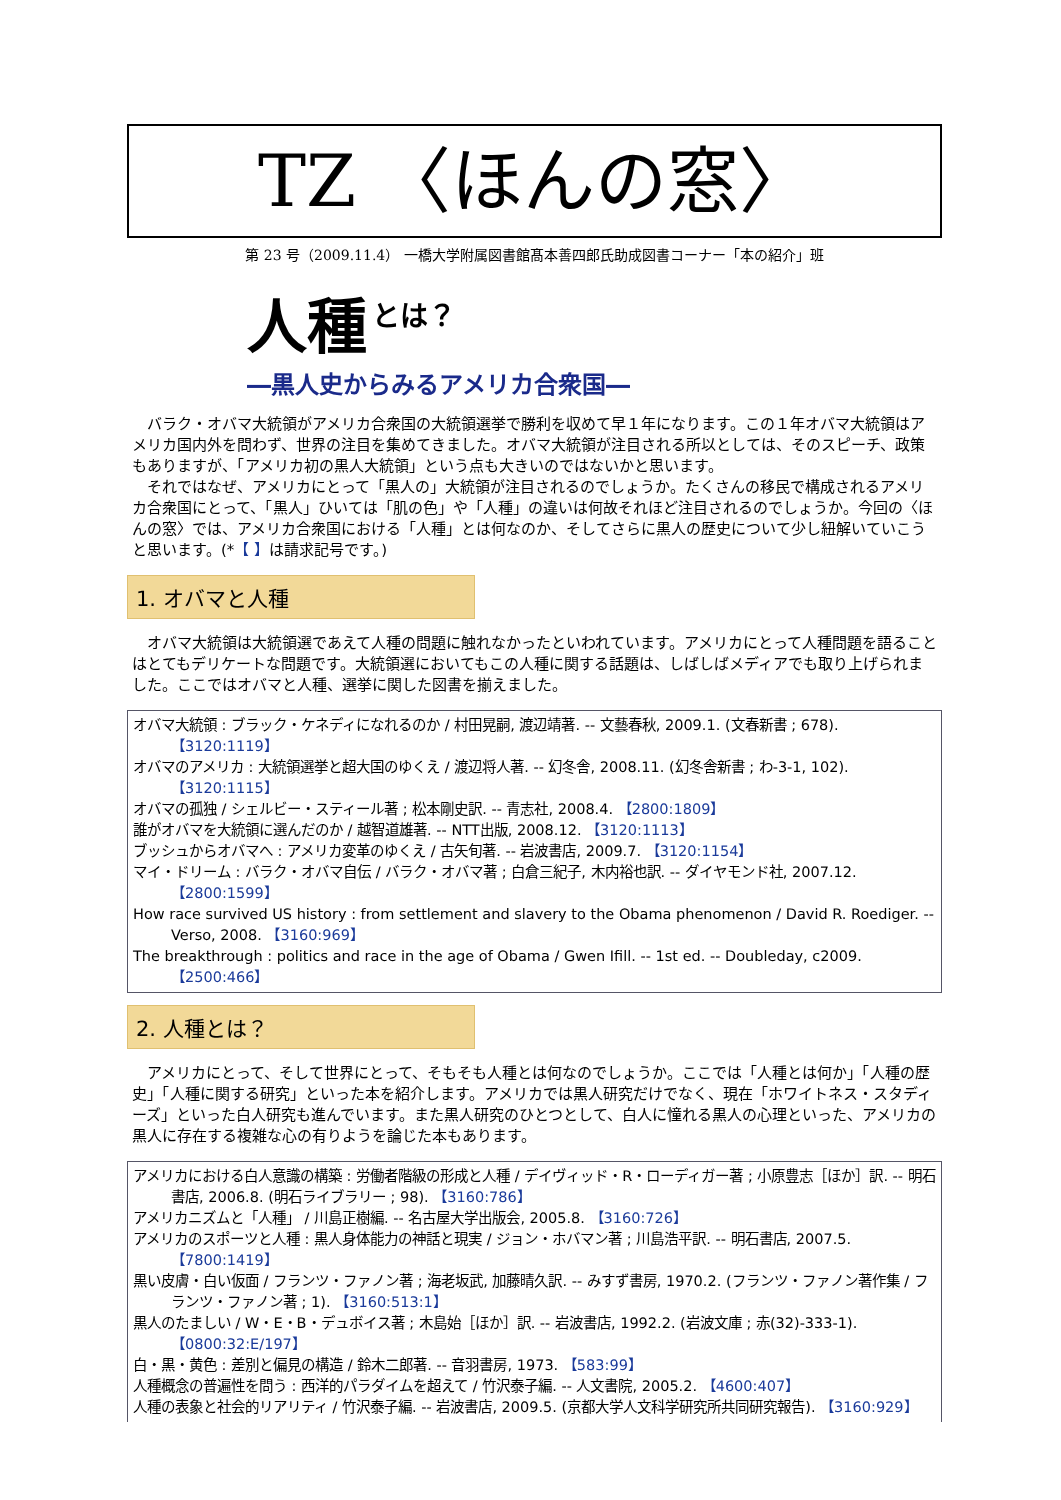TZ 〈ほんの窓〉
第 23 号（2009.11.4） 一橋大学附属図書館髙本善四郎氏助成図書コーナー「本の紹介」班
人種 とは？
―黒人史からみるアメリカ合衆国―
バラク・オバマ大統領がアメリカ合衆国の大統領選挙で勝利を収めて早１年になります。この１年オバマ大統領はアメリカ国内外を問わず、世界の注目を集めてきました。オバマ大統領が注目される所以としては、そのスピーチ、政策もありますが、「アメリカ初の黒人大統領」という点も大きいのではないかと思います。
　それではなぜ、アメリカにとって「黒人の」大統領が注目されるのでしょうか。たくさんの移民で構成されるアメリカ合衆国にとって、「黒人」ひいては「肌の色」や「人種」の違いは何故それほど注目されるのでしょうか。今回の〈ほんの窓〉では、アメリカ合衆国における「人種」とは何なのか、そしてさらに黒人の歴史について少し紐解いていこうと思います。(*【 】は請求記号です。)
1. オバマと人種
オバマ大統領は大統領選であえて人種の問題に触れなかったといわれています。アメリカにとって人種問題を語ることはとてもデリケートな問題です。大統領選においてもこの人種に関する話題は、しばしばメディアでも取り上げられました。ここではオバマと人種、選挙に関した図書を揃えました。
オバマ大統領 : ブラック・ケネディになれるのか / 村田晃嗣, 渡辺靖著. -- 文藝春秋, 2009.1. (文春新書 ; 678). 【3120:1119】
オバマのアメリカ : 大統領選挙と超大国のゆくえ / 渡辺将人著. -- 幻冬舎, 2008.11. (幻冬舎新書 ; わ-3-1, 102). 【3120:1115】
オバマの孤独 / シェルビー・スティール著 ; 松本剛史訳. -- 青志社, 2008.4. 【2800:1809】
誰がオバマを大統領に選んだのか / 越智道雄著. -- NTT出版, 2008.12. 【3120:1113】
ブッシュからオバマへ : アメリカ変革のゆくえ / 古矢旬著. -- 岩波書店, 2009.7. 【3120:1154】
マイ・ドリーム : バラク・オバマ自伝 / バラク・オバマ著 ; 白倉三紀子, 木内裕也訳. -- ダイヤモンド社, 2007.12. 【2800:1599】
How race survived US history : from settlement and slavery to the Obama phenomenon / David R. Roediger. -- Verso, 2008. 【3160:969】
The breakthrough : politics and race in the age of Obama / Gwen Ifill. -- 1st ed. -- Doubleday, c2009. 【2500:466】
2. 人種とは？
アメリカにとって、そして世界にとって、そもそも人種とは何なのでしょうか。ここでは「人種とは何か」「人種の歴史」「人種に関する研究」といった本を紹介します。アメリカでは黒人研究だけでなく、現在「ホワイトネス・スタディーズ」といった白人研究も進んでいます。また黒人研究のひとつとして、白人に憧れる黒人の心理といった、アメリカの黒人に存在する複雑な心の有りようを論じた本もあります。
アメリカにおける白人意識の構築 : 労働者階級の形成と人種 / デイヴィッド・R・ローディガー著 ; 小原豊志［ほか］訳. -- 明石書店, 2006.8. (明石ライブラリー ; 98). 【3160:786】
アメリカニズムと「人種」 / 川島正樹編. -- 名古屋大学出版会, 2005.8. 【3160:726】
アメリカのスポーツと人種 : 黒人身体能力の神話と現実 / ジョン・ホバマン著 ; 川島浩平訳. -- 明石書店, 2007.5. 【7800:1419】
黒い皮膚・白い仮面 / フランツ・ファノン著 ; 海老坂武, 加藤晴久訳. -- みすず書房, 1970.2. (フランツ・ファノン著作集 / フランツ・ファノン著 ; 1). 【3160:513:1】
黒人のたましい / W・E・B・デュボイス著 ; 木島始［ほか］訳. -- 岩波書店, 1992.2. (岩波文庫 ; 赤(32)-333-1). 【0800:32:E/197】
白・黒・黄色 : 差別と偏見の構造 / 鈴木二郎著. -- 音羽書房, 1973. 【583:99】
人種概念の普遍性を問う : 西洋的パラダイムを超えて / 竹沢泰子編. -- 人文書院, 2005.2. 【4600:407】
人種の表象と社会的リアリティ / 竹沢泰子編. -- 岩波書店, 2009.5. (京都大学人文科学研究所共同研究報告). 【3160:929】